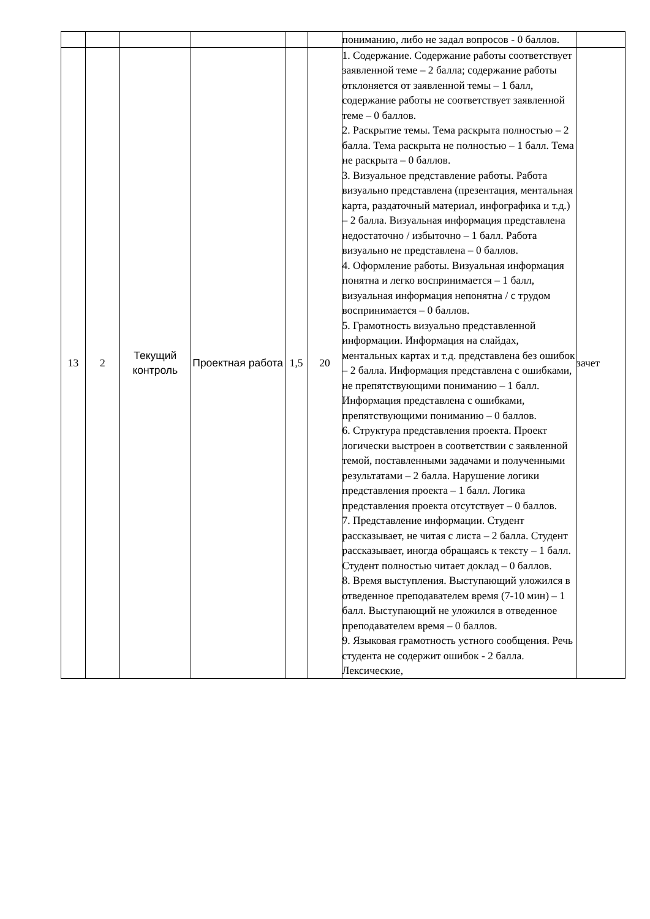| | | | | | | пониманию, либо не задал вопросов - 0 баллов. | |
| 13 | 2 | Текущий контроль | Проектная работа | 1,5 | 20 | 1. Содержание. Содержание работы соответствует заявленной теме – 2 балла; содержание работы отклоняется от заявленной темы – 1 балл, содержание работы не соответствует заявленной теме – 0 баллов. 2. Раскрытие темы. Тема раскрыта полностью – 2 балла. Тема раскрыта не полностью – 1 балл. Тема не раскрыта – 0 баллов. 3. Визуальное представление работы. Работа визуально представлена (презентация, ментальная карта, раздаточный материал, инфографика и т.д.) – 2 балла. Визуальная информация представлена недостаточно / избыточно – 1 балл. Работа визуально не представлена – 0 баллов. 4. Оформление работы. Визуальная информация понятна и легко воспринимается – 1 балл, визуальная информация непонятна / с трудом воспринимается – 0 баллов. 5. Грамотность визуально представленной информации. Информация на слайдах, ментальных картах и т.д. представлена без ошибок – 2 балла. Информация представлена с ошибками, не препятствующими пониманию – 1 балл. Информация представлена с ошибками, препятствующими пониманию – 0 баллов. 6. Структура представления проекта. Проект логически выстроен в соответствии с заявленной темой, поставленными задачами и полученными результатами – 2 балла. Нарушение логики представления проекта – 1 балл. Логика представления проекта отсутствует – 0 баллов. 7. Представление информации. Студент рассказывает, не читая с листа – 2 балла. Студент рассказывает, иногда обращаясь к тексту – 1 балл. Студент полностью читает доклад – 0 баллов. 8. Время выступления. Выступающий уложился в отведенное преподавателем время (7-10 мин) – 1 балл. Выступающий не уложился в отведенное преподавателем время – 0 баллов. 9. Языковая грамотность устного сообщения. Речь студента не содержит ошибок - 2 балла. Лексические, | зачет |